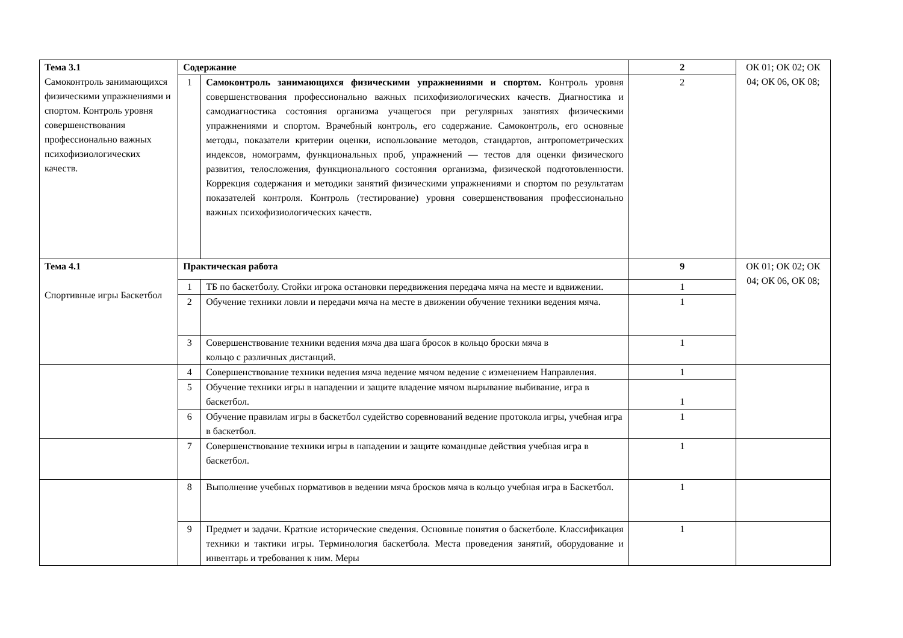| Тема 3.1 Самоконтроль занимающихся физическими упражнениями и спортом. Контроль уровня совершенствования профессионально важных психофизиологических качеств. | Содержание | | 2 | ОК 01; ОК 02; ОК 04; ОК 06, ОК 08; |
| | 1 | Самоконтроль занимающихся физическими упражнениями и спортом. Контроль уровня совершенствования профессионально важных психофизиологических качеств. Диагностика и самодиагностика состояния организма учащегося при регулярных занятиях физическими упражнениями и спортом. Врачебный контроль, его содержание. Самоконтроль, его основные методы, показатели критерии оценки, использование методов, стандартов, антропометрических индексов, номограмм, функциональных проб, упражнений — тестов для оценки физического развития, телосложения, функционального состояния организма, физической подготовленности. Коррекция содержания и методики занятий физическими упражнениями и спортом по результатам показателей контроля. Контроль (тестирование) уровня совершенствования профессионально важных психофизиологических качеств. | 2 | |
| Тема 4.1 Спортивные игры Баскетбол | Практическая работа | | 9 | ОК 01; ОК 02; ОК 04; ОК 06, ОК 08; |
| | 1 | ТБ по баскетболу. Стойки игрока остановки передвижения передача мяча на месте и вдвижении. | 1 | |
| | 2 | Обучение техники ловли и передачи мяча на месте в движении обучение техники ведения мяча. | 1 | |
| | 3 | Совершенствование техники ведения мяча два шага бросок в кольцо броски мяча в кольцо с различных дистанций. | 1 | |
| | 4 | Совершенствование техники ведения мяча ведение мячом ведение с изменением Направления. | 1 | |
| | 5 | Обучение техники игры в нападении и защите владение мячом вырывание выбивание, игра в баскетбол. | 1 | |
| | 6 | Обучение правилам игры в баскетбол судейство соревнований ведение протокола игры, учебная игра в баскетбол. | 1 | |
| | 7 | Совершенствование техники игры в нападении и защите командные действия учебная игра в баскетбол. | 1 | |
| | 8 | Выполнение учебных нормативов в ведении мяча бросков мяча в кольцо учебная игра в Баскетбол. | 1 | |
| | 9 | Предмет и задачи. Краткие исторические сведения. Основные понятия о баскетболе. Классификация техники и тактики игры. Терминология баскетбола. Места проведения занятий, оборудование и инвентарь и требования к ним. Меры | 1 | |